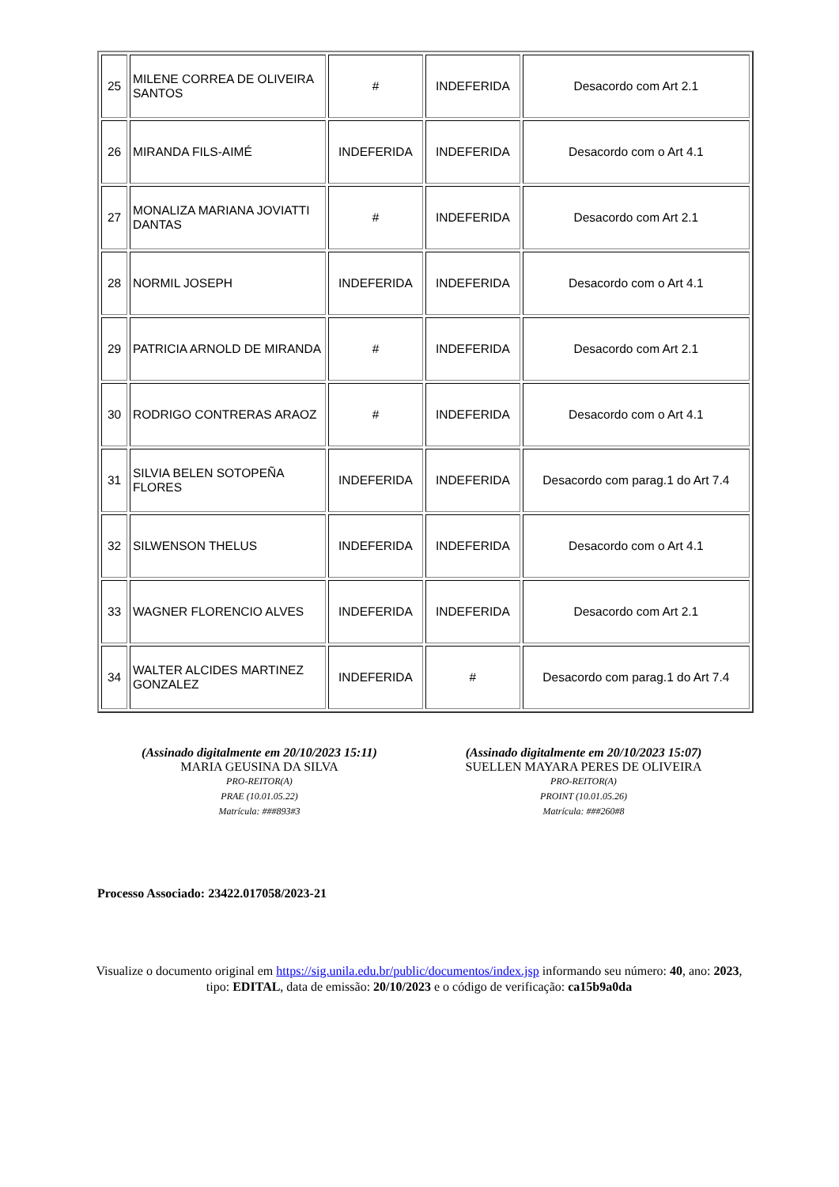| 25 | MILENE CORREA DE OLIVEIRA SANTOS | # | INDEFERIDA | Desacordo com Art 2.1 |
| 26 | MIRANDA FILS-AIMÉ | INDEFERIDA | INDEFERIDA | Desacordo com o Art 4.1 |
| 27 | MONALIZA MARIANA JOVIATTI DANTAS | # | INDEFERIDA | Desacordo com Art 2.1 |
| 28 | NORMIL JOSEPH | INDEFERIDA | INDEFERIDA | Desacordo com o Art 4.1 |
| 29 | PATRICIA ARNOLD DE MIRANDA | # | INDEFERIDA | Desacordo com Art 2.1 |
| 30 | RODRIGO CONTRERAS ARAOZ | # | INDEFERIDA | Desacordo com o Art 4.1 |
| 31 | SILVIA BELEN SOTOPEÑA FLORES | INDEFERIDA | INDEFERIDA | Desacordo com parag.1 do Art 7.4 |
| 32 | SILWENSON THELUS | INDEFERIDA | INDEFERIDA | Desacordo com o Art 4.1 |
| 33 | WAGNER FLORENCIO ALVES | INDEFERIDA | INDEFERIDA | Desacordo com Art 2.1 |
| 34 | WALTER ALCIDES MARTINEZ GONZALEZ | INDEFERIDA | # | Desacordo com parag.1 do Art 7.4 |
(Assinado digitalmente em 20/10/2023 15:11)
MARIA GEUSINA DA SILVA
PRO-REITOR(A)
PRAE (10.01.05.22)
Matrícula: ###893#3
(Assinado digitalmente em 20/10/2023 15:07)
SUELLEN MAYARA PERES DE OLIVEIRA
PRO-REITOR(A)
PROINT (10.01.05.26)
Matrícula: ###260#8
Processo Associado: 23422.017058/2023-21
Visualize o documento original em https://sig.unila.edu.br/public/documentos/index.jsp informando seu número: 40, ano: 2023, tipo: EDITAL, data de emissão: 20/10/2023 e o código de verificação: ca15b9a0da